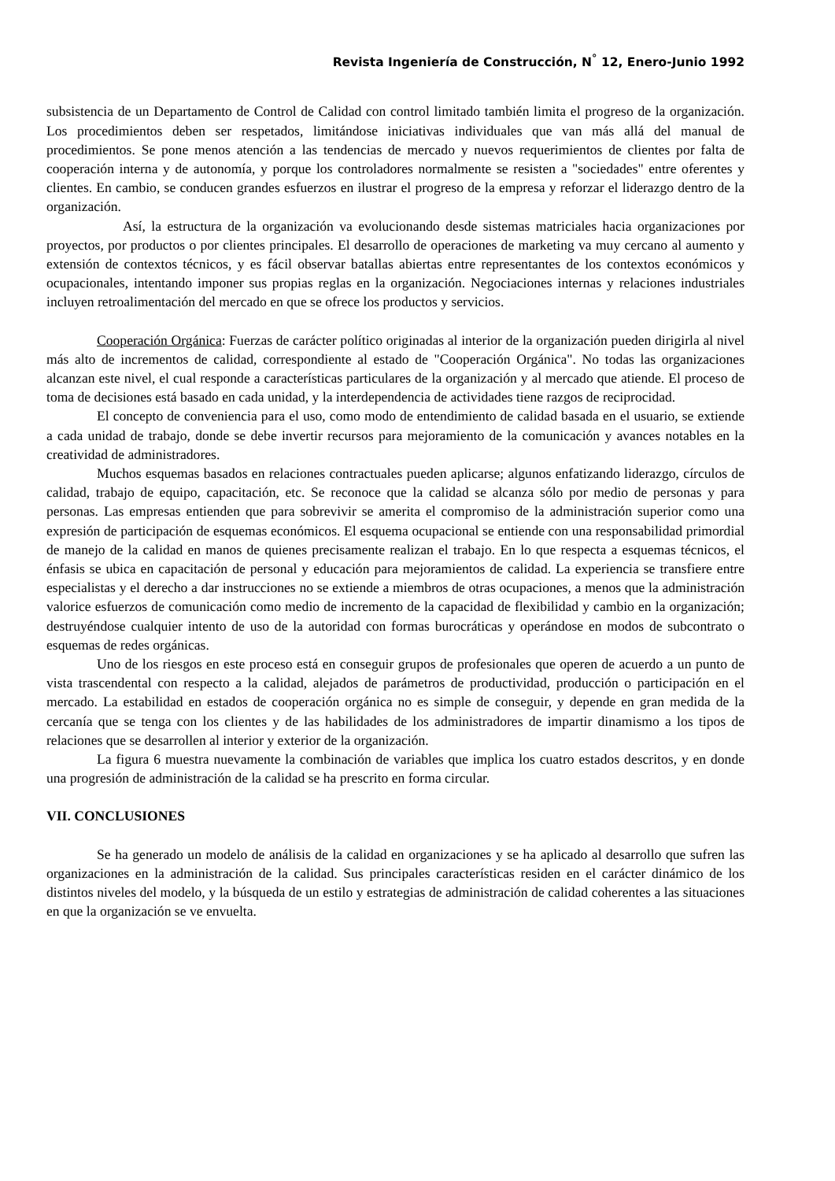Revista Ingeniería de Construcción, N<sup>°</sup> 12, Enero-Junio 1992
subsistencia de un Departamento de Control de Calidad con control limitado también limita el progreso de la organización. Los procedimientos deben ser respetados, limitándose iniciativas individuales que van más allá del manual de procedimientos. Se pone menos atención a las tendencias de mercado y nuevos requerimientos de clientes por falta de cooperación interna y de autonomía, y porque los controladores normalmente se resisten a "sociedades" entre oferentes y clientes. En cambio, se conducen grandes esfuerzos en ilustrar el progreso de la empresa y reforzar el liderazgo dentro de la organización.
Así, la estructura de la organización va evolucionando desde sistemas matriciales hacia organizaciones por proyectos, por productos o por clientes principales. El desarrollo de operaciones de marketing va muy cercano al aumento y extensión de contextos técnicos, y es fácil observar batallas abiertas entre representantes de los contextos económicos y ocupacionales, intentando imponer sus propias reglas en la organización. Negociaciones internas y relaciones industriales incluyen retroalimentación del mercado en que se ofrece los productos y servicios.
Cooperación Orgánica: Fuerzas de carácter político originadas al interior de la organización pueden dirigirla al nivel más alto de incrementos de calidad, correspondiente al estado de "Cooperación Orgánica". No todas las organizaciones alcanzan este nivel, el cual responde a características particulares de la organización y al mercado que atiende. El proceso de toma de decisiones está basado en cada unidad, y la interdependencia de actividades tiene razgos de reciprocidad.
El concepto de conveniencia para el uso, como modo de entendimiento de calidad basada en el usuario, se extiende a cada unidad de trabajo, donde se debe invertir recursos para mejoramiento de la comunicación y avances notables en la creatividad de administradores.
Muchos esquemas basados en relaciones contractuales pueden aplicarse; algunos enfatizando liderazgo, círculos de calidad, trabajo de equipo, capacitación, etc. Se reconoce que la calidad se alcanza sólo por medio de personas y para personas. Las empresas entienden que para sobrevivir se amerita el compromiso de la administración superior como una expresión de participación de esquemas económicos. El esquema ocupacional se entiende con una responsabilidad primordial de manejo de la calidad en manos de quienes precisamente realizan el trabajo. En lo que respecta a esquemas técnicos, el énfasis se ubica en capacitación de personal y educación para mejoramientos de calidad. La experiencia se transfiere entre especialistas y el derecho a dar instrucciones no se extiende a miembros de otras ocupaciones, a menos que la administración valorice esfuerzos de comunicación como medio de incremento de la capacidad de flexibilidad y cambio en la organización; destruyéndose cualquier intento de uso de la autoridad con formas burocráticas y operándose en modos de subcontrato o esquemas de redes orgánicas.
Uno de los riesgos en este proceso está en conseguir grupos de profesionales que operen de acuerdo a un punto de vista trascendental con respecto a la calidad, alejados de parámetros de productividad, producción o participación en el mercado. La estabilidad en estados de cooperación orgánica no es simple de conseguir, y depende en gran medida de la cercanía que se tenga con los clientes y de las habilidades de los administradores de impartir dinamismo a los tipos de relaciones que se desarrollen al interior y exterior de la organización.
La figura 6 muestra nuevamente la combinación de variables que implica los cuatro estados descritos, y en donde una progresión de administración de la calidad se ha prescrito en forma circular.
VII. CONCLUSIONES
Se ha generado un modelo de análisis de la calidad en organizaciones y se ha aplicado al desarrollo que sufren las organizaciones en la administración de la calidad. Sus principales características residen en el carácter dinámico de los distintos niveles del modelo, y la búsqueda de un estilo y estrategias de administración de calidad coherentes a las situaciones en que la organización se ve envuelta.